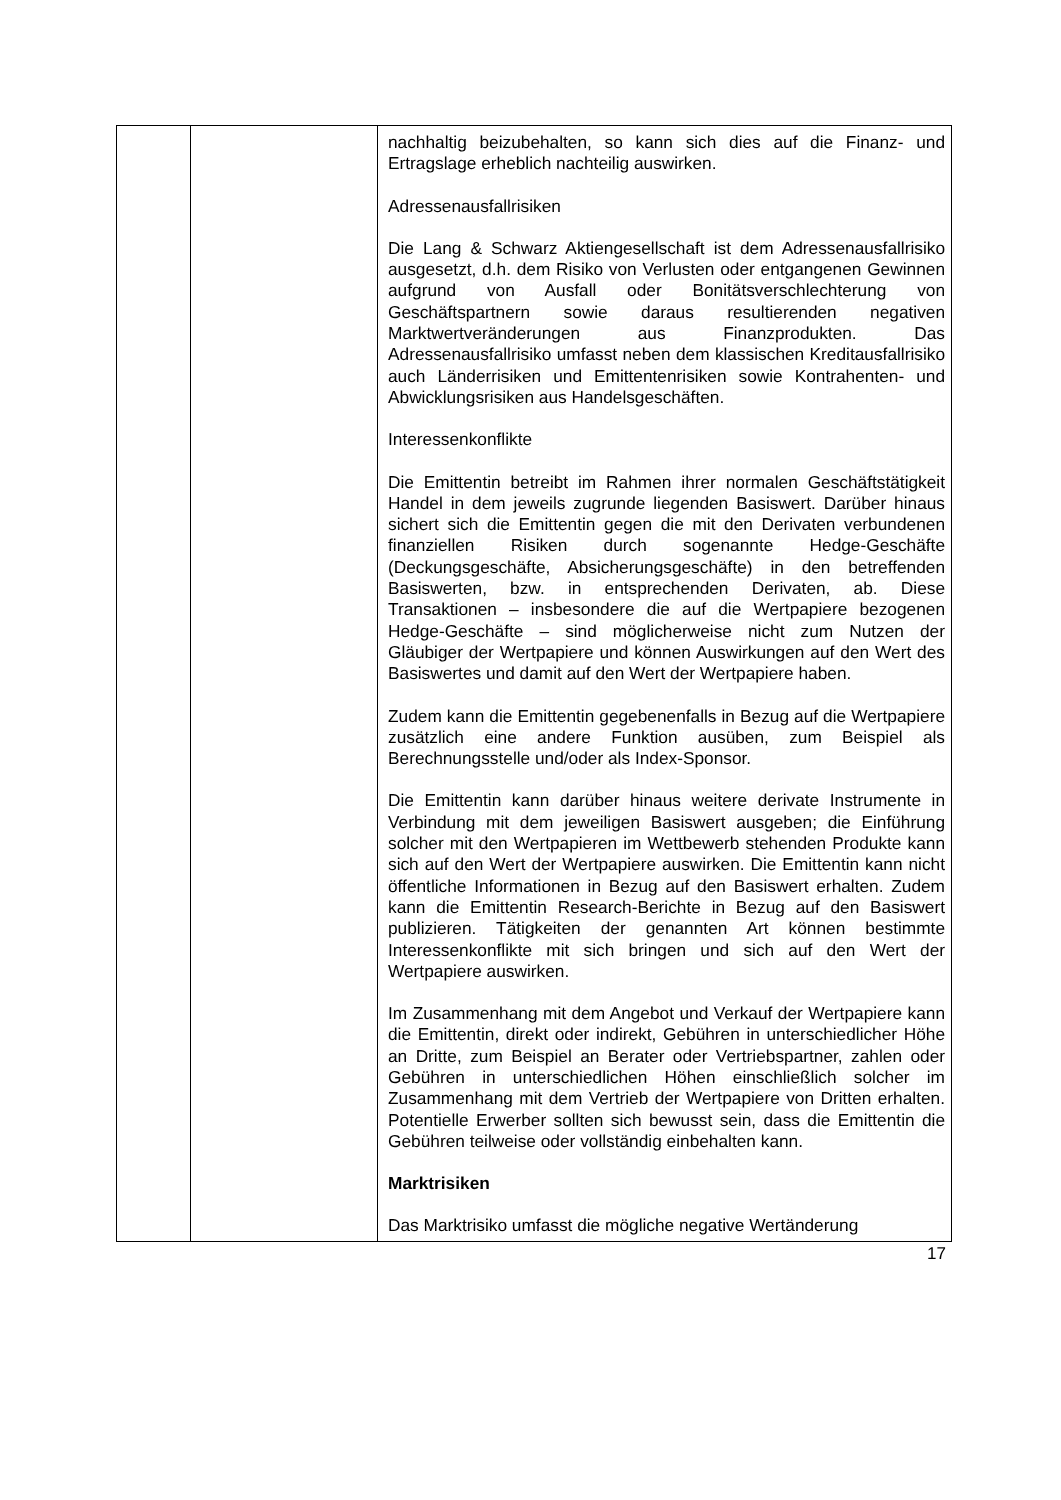| | | nachhaltig beizubehalten, so kann sich dies auf die Finanz- und Ertragslage erheblich nachteilig auswirken. Adressenausfallrisiken Die Lang & Schwarz Aktiengesellschaft ist dem Adressen­ausfallrisiko ausgesetzt, d.h. dem Risiko von Verlusten oder entgangenen Gewinnen aufgrund von Ausfall oder Bonitäts­verschlechterung von Geschäftspartnern sowie daraus resultierenden negativen Marktwertveränderungen aus Finanz­produkten. Das Adressenausfallrisiko umfasst neben dem klassischen Kreditausfallrisiko auch Länderrisiken und Emittentenrisiken sowie Kontrahenten- und Abwicklungsrisiken aus Handelsgeschäften. Interessenkonflikte Die Emittentin betreibt im Rahmen ihrer normalen Geschäftstätigkeit Handel in dem jeweils zugrunde liegenden Basiswert. Darüber hinaus sichert sich die Emittentin gegen die mit den Derivaten verbundenen finanziellen Risiken durch sogenannte Hedge-Geschäfte (Deckungsgeschäfte, Absicher­ungsgeschäfte) in den betreffenden Basiswerten, bzw. in entsprechenden Derivaten, ab. Diese Transaktionen – insbesondere die auf die Wertpapiere bezogenen Hedge-Ge­schäfte – sind möglicherweise nicht zum Nutzen der Gläubiger der Wertpapiere und können Auswirkungen auf den Wert des Basiswertes und damit auf den Wert der Wertpapiere haben. Zudem kann die Emittentin gegebenenfalls in Bezug auf die Wertpapiere zusätzlich eine andere Funktion ausüben, zum Beispiel als Berechnungsstelle und/oder als Index-Sponsor. Die Emittentin kann darüber hinaus weitere derivate Instrumente in Verbindung mit dem jeweiligen Basiswert ausgeben; die Einführung solcher mit den Wertpapieren im Wettbewerb stehenden Produkte kann sich auf den Wert der Wertpapiere auswirken. Die Emittentin kann nicht öffentliche Informationen in Bezug auf den Basiswert erhalten. Zudem kann die Emittentin Research-Berichte in Bezug auf den Basiswert publizieren. Tätigkeiten der genannten Art können bestimmte Interessenkonflikte mit sich bringen und sich auf den Wert der Wertpapiere auswirken. Im Zusammenhang mit dem Angebot und Verkauf der Wert­papiere kann die Emittentin, direkt oder indirekt, Gebühren in unterschiedlicher Höhe an Dritte, zum Beispiel an Berater oder Vertriebspartner, zahlen oder Gebühren in unterschiedlichen Höhen einschließlich solcher im Zusammenhang mit dem Vertrieb der Wertpapiere von Dritten erhalten. Potentielle Erwerber sollten sich bewusst sein, dass die Emittentin die Gebühren teilweise oder vollständig einbehalten kann. Marktrisiken Das Marktrisiko umfasst die mögliche negative Wertänderung |
17